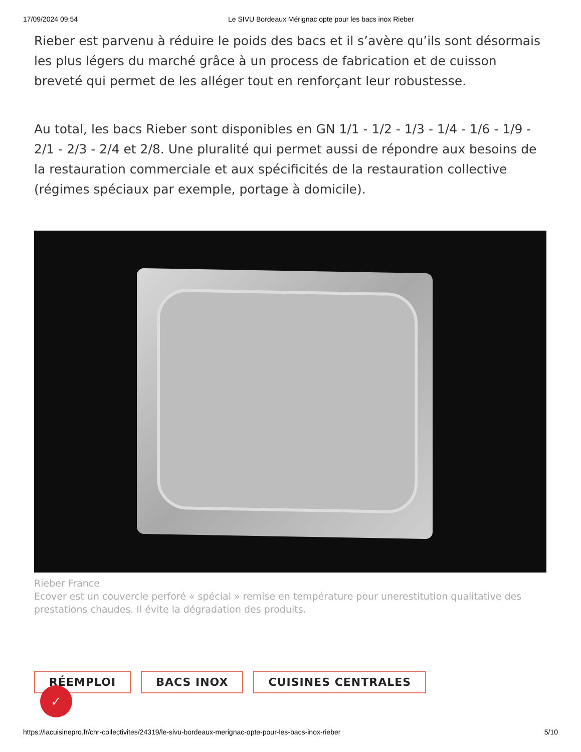17/09/2024 09:54 Le SIVU Bordeaux Mérignac opte pour les bacs inox Rieber
Rieber est parvenu à réduire le poids des bacs et il s’avère qu’ils sont désormais les plus légers du marché grâce à un process de fabrication et de cuisson breveté qui permet de les alléger tout en renforçant leur robustesse.
Au total, les bacs Rieber sont disponibles en GN 1/1 - 1/2 - 1/3 - 1/4 - 1/6 - 1/9 - 2/1 - 2/3 - 2/4 et 2/8. Une pluralité qui permet aussi de répondre aux besoins de la restauration commerciale et aux spécificités de la restauration collective (régimes spéciaux par exemple, portage à domicile).
Rieber France
Ecover est un couvercle perforé « spécial » remise en température pour unerestitution qualitative des prestations chaudes. Il évite la dégradation des produits.
RÉEMPLOI BACS INOX CUISINES CENTRALES
✓
https://lacuisinepro.fr/chr-collectivites/24319/le-sivu-bordeaux-merignac-opte-pour-les-bacs-inox-rieber 5/10